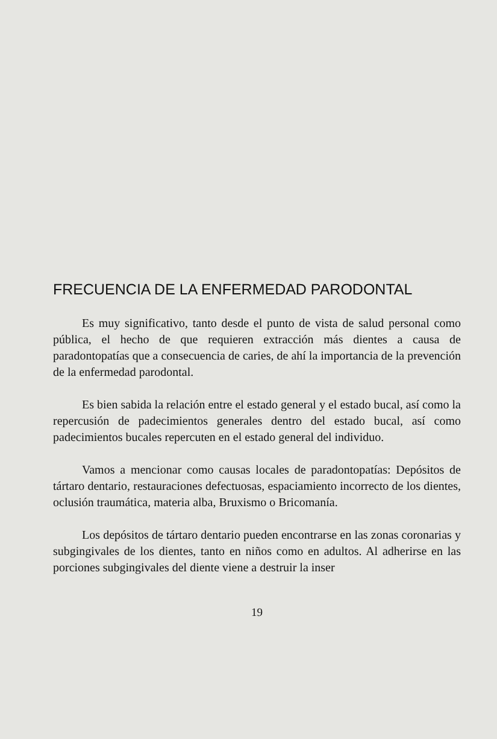FRECUENCIA DE LA ENFERMEDAD PARODONTAL
Es muy significativo, tanto desde el punto de vista de salud personal como pública, el hecho de que requieren extracción más dientes a causa de paradontopatías que a consecuencia de caries, de ahí la importancia de la prevención de la enfermedad parodontal.
Es bien sabida la relación entre el estado general y el estado bucal, así como la repercusión de padecimientos generales dentro del estado bucal, así como padecimientos bucales repercuten en el estado general del individuo.
Vamos a mencionar como causas locales de paradontopatías: Depósitos de tártaro dentario, restauraciones defectuosas, espaciamiento incorrecto de los dientes, oclusión traumática, materia alba, Bruxismo o Bricomanía.
Los depósitos de tártaro dentario pueden encontrarse en las zonas coronarias y subgingivales de los dientes, tanto en niños como en adultos. Al adherirse en las porciones subgingivales del diente viene a destruir la inser
19